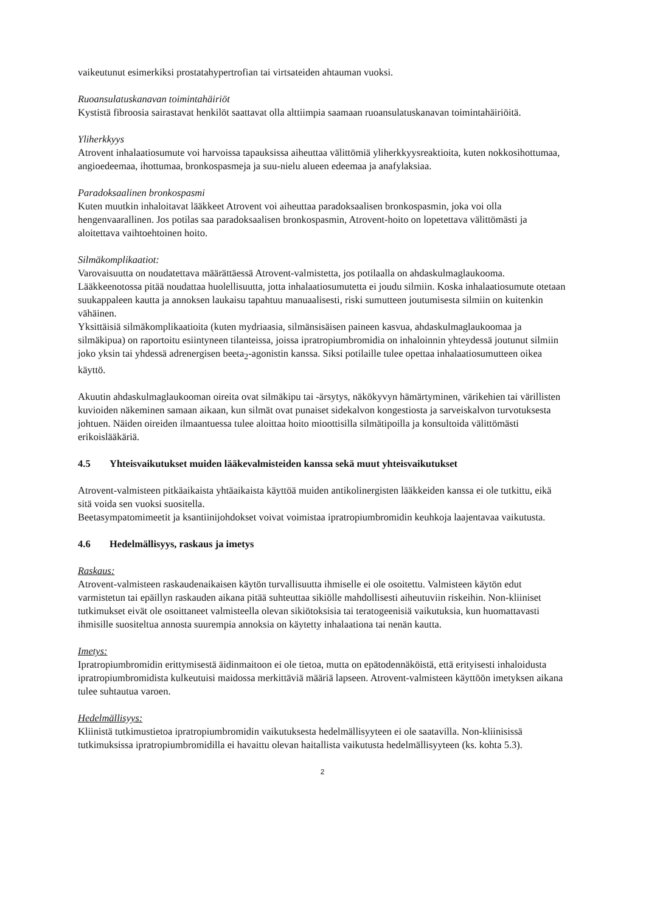vaikeutunut esimerkiksi prostatahypertrofian tai virtsateiden ahtauman vuoksi.
Ruoansulatuskanavan toimintahäiriöt
Kystistä fibroosia sairastavat henkilöt saattavat olla alttiimpia saamaan ruoansulatuskanavan toimintahäiriöitä.
Yliherkkyys
Atrovent inhalaatiosumute voi harvoissa tapauksissa aiheuttaa välittömiä yliherkkyysreaktioita, kuten nokkosihottumaa, angioedeemaa, ihottumaa, bronkospasmeja ja suu-nielu alueen edeemaa ja anafylaksiaa.
Paradoksaalinen bronkospasmi
Kuten muutkin inhaloitavat lääkkeet Atrovent voi aiheuttaa paradoksaalisen bronkospasmin, joka voi olla hengenvaarallinen. Jos potilas saa paradoksaalisen bronkospasmin, Atrovent-hoito on lopetettava välittömästi ja aloitettava vaihtoehtoinen hoito.
Silmäkomplikaatiot:
Varovaisuutta on noudatettava määrättäessä Atrovent-valmistetta, jos potilaalla on ahdaskulmaglaukooma. Lääkkeenotossa pitää noudattaa huolellisuutta, jotta inhalaatiosumutetta ei joudu silmiin. Koska inhalaatiosumute otetaan suukappaleen kautta ja annoksen laukaisu tapahtuu manuaalisesti, riski sumutteen joutumisesta silmiin on kuitenkin vähäinen.
Yksittäisiä silmäkomplikaatioita (kuten mydriaasia, silmänsisäisen paineen kasvua, ahdaskulmaglaukoomaa ja silmäkipua) on raportoitu esiintyneen tilanteissa, joissa ipratropiumbromidia on inhaloinnin yhteydessä joutunut silmiin joko yksin tai yhdessä adrenergisen beeta<sub>2</sub>-agonistin kanssa. Siksi potilaille tulee opettaa inhalaatiosumutteen oikea käyttö.
Akuutin ahdaskulmaglaukooman oireita ovat silmäkipu tai -ärsytys, näkökyvyn hämärtyminen, värikehien tai värillisten kuvioiden näkeminen samaan aikaan, kun silmät ovat punaiset sidekalvon kongestiosta ja sarveiskalvon turvotuksesta johtuen. Näiden oireiden ilmaantuessa tulee aloittaa hoito mioottisilla silmätipoilla ja konsultoida välittömästi erikoislääkäriä.
4.5 Yhteisvaikutukset muiden lääkevalmisteiden kanssa sekä muut yhteisvaikutukset
Atrovent-valmisteen pitkäaikaista yhtäaikaista käyttöä muiden antikolinergisten lääkkeiden kanssa ei ole tutkittu, eikä sitä voida sen vuoksi suositella.
Beetasympatomimeetit ja ksantiinijohdokset voivat voimistaa ipratropiumbromidin keuhkoja laajentavaa vaikutusta.
4.6 Hedelmällisyys, raskaus ja imetys
Raskaus:
Atrovent-valmisteen raskaudenaikaisen käytön turvallisuutta ihmiselle ei ole osoitettu. Valmisteen käytön edut varmistetun tai epäillyn raskauden aikana pitää suhteuttaa sikiölle mahdollisesti aiheutuviin riskeihin. Non-kliiniset tutkimukset eivät ole osoittaneet valmisteella olevan sikiötoksisia tai teratogeenisiä vaikutuksia, kun huomattavasti ihmisille suositeltua annosta suurempia annoksia on käytetty inhalaationa tai nenän kautta.
Imetys:
Ipratropiumbromidin erittymisestä äidinmaitoon ei ole tietoa, mutta on epätodennäköistä, että erityisesti inhaloidusta ipratropiumbromidista kulkeutuisi maidossa merkittäviä määriä lapseen. Atrovent-valmisteen käyttöön imetyksen aikana tulee suhtautua varoen.
Hedelmällisyys:
Kliinistä tutkimustietoa ipratropiumbromidin vaikutuksesta hedelmällisyyteen ei ole saatavilla. Non-kliinisissä tutkimuksissa ipratropiumbromidilla ei havaittu olevan haitallista vaikutusta hedelmällisyyteen (ks. kohta 5.3).
2